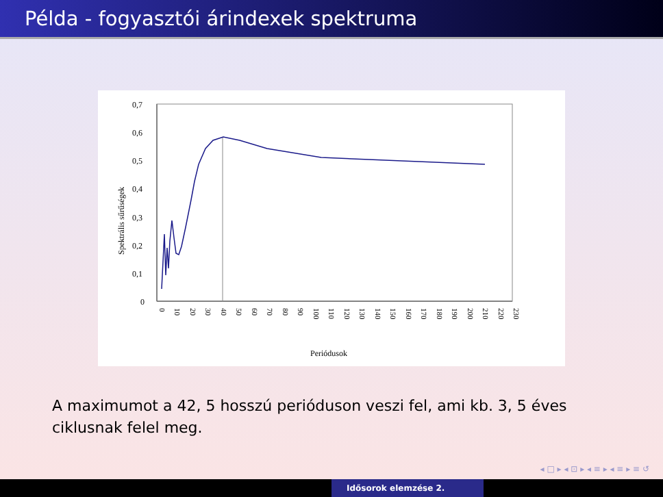Példa - fogyasztói árindexek spektruma
0,7
0,6
0,5
0,4
0,3
0,2
0,1
0
Spektrális sűrűségek
Periódusok
0
10
20
30
40
50
60
70
80
90
100
110
120
130
140
150
160
170
180
190
200
210
220
230
A maximumot a 42, 5 hosszú perióduson veszi fel, ami kb. 3, 5 éves ciklusnak felel meg.
◂ □ ▸ ◂ ⊡ ▸ ◂ ≡ ▸ ◂ ≡ ▸ ≡ ↺
Idősorok elemzése 2.